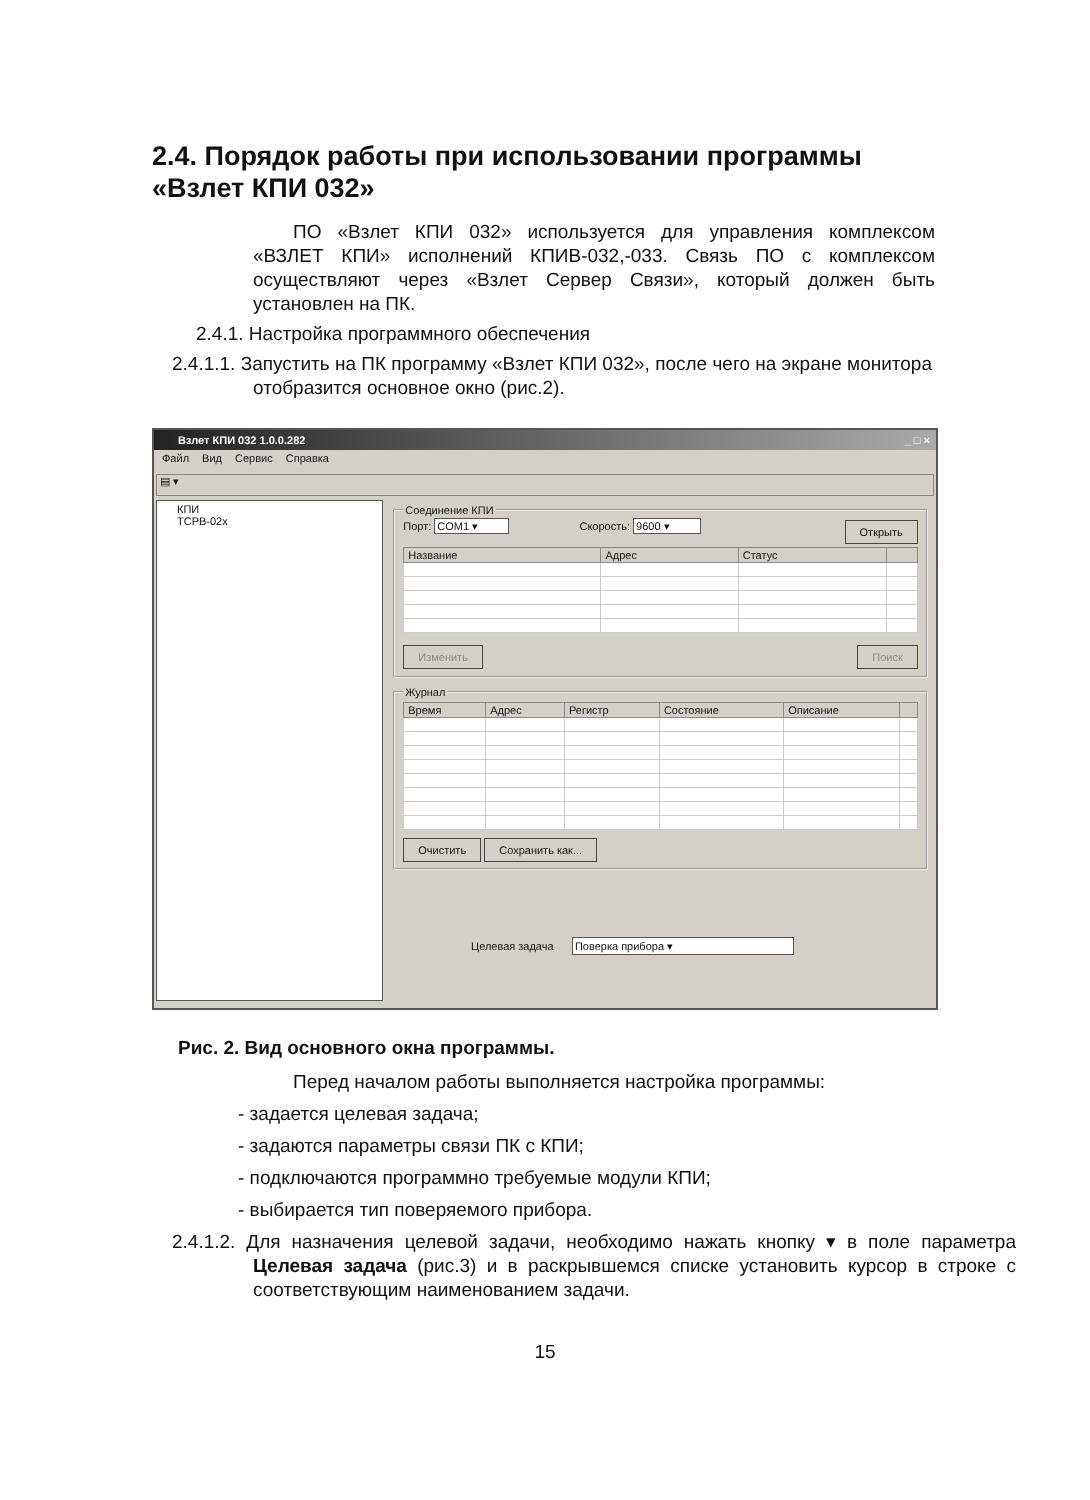2.4. Порядок работы при использовании программы «Взлет КПИ 032»
ПО «Взлет КПИ 032» используется для управления комплексом «ВЗЛЕТ КПИ» исполнений КПИВ-032,-033. Связь ПО с комплексом осуществляют через «Взлет Сервер Связи», который должен быть установлен на ПК.
2.4.1. Настройка программного обеспечения
2.4.1.1. Запустить на ПК программу «Взлет КПИ 032», после чего на экране монитора отобразится основное окно (рис.2).
Взлет КПИ 032 1.0.0.282 _ □ ×
Файл Вид Сервис Справка
▤ ▾
КПИ
ТСРВ-02х
Соединение КПИ Порт: COM1 ▾ Скорость: 9600 ▾ Открыть
| Название | Адрес | Статус | |
| --- | --- | --- | --- |
Изменить Поиск
Журнал
| Время | Адрес | Регистр | Состояние | Описание | |
| --- | --- | --- | --- | --- | --- |
Очистить Сохранить как...
Целевая задача Поверка прибора ▾
Рис. 2. Вид основного окна программы.
Перед началом работы выполняется настройка программы:
- задается целевая задача;
- задаются параметры связи ПК с КПИ;
- подключаются программно требуемые модули КПИ;
- выбирается тип поверяемого прибора.
2.4.1.2. Для назначения целевой задачи, необходимо нажать кнопку ▾ в поле параметра Целевая задача (рис.3) и в раскрывшемся списке установить курсор в строке с соответствующим наименованием задачи.
15